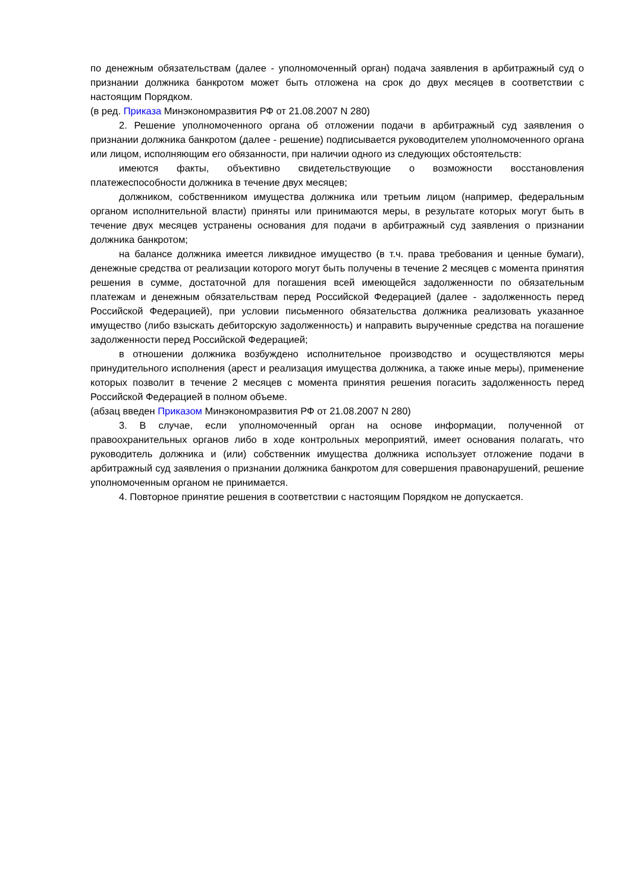по денежным обязательствам (далее - уполномоченный орган) подача заявления в арбитражный суд о признании должника банкротом может быть отложена на срок до двух месяцев в соответствии с настоящим Порядком.
(в ред. Приказа Минэкономразвития РФ от 21.08.2007 N 280)
2. Решение уполномоченного органа об отложении подачи в арбитражный суд заявления о признании должника банкротом (далее - решение) подписывается руководителем уполномоченного органа или лицом, исполняющим его обязанности, при наличии одного из следующих обстоятельств:
имеются факты, объективно свидетельствующие о возможности восстановления платежеспособности должника в течение двух месяцев;
должником, собственником имущества должника или третьим лицом (например, федеральным органом исполнительной власти) приняты или принимаются меры, в результате которых могут быть в течение двух месяцев устранены основания для подачи в арбитражный суд заявления о признании должника банкротом;
на балансе должника имеется ликвидное имущество (в т.ч. права требования и ценные бумаги), денежные средства от реализации которого могут быть получены в течение 2 месяцев с момента принятия решения в сумме, достаточной для погашения всей имеющейся задолженности по обязательным платежам и денежным обязательствам перед Российской Федерацией (далее - задолженность перед Российской Федерацией), при условии письменного обязательства должника реализовать указанное имущество (либо взыскать дебиторскую задолженность) и направить вырученные средства на погашение задолженности перед Российской Федерацией;
в отношении должника возбуждено исполнительное производство и осуществляются меры принудительного исполнения (арест и реализация имущества должника, а также иные меры), применение которых позволит в течение 2 месяцев с момента принятия решения погасить задолженность перед Российской Федерацией в полном объеме.
(абзац введен Приказом Минэкономразвития РФ от 21.08.2007 N 280)
3. В случае, если уполномоченный орган на основе информации, полученной от правоохранительных органов либо в ходе контрольных мероприятий, имеет основания полагать, что руководитель должника и (или) собственник имущества должника использует отложение подачи в арбитражный суд заявления о признании должника банкротом для совершения правонарушений, решение уполномоченным органом не принимается.
4. Повторное принятие решения в соответствии с настоящим Порядком не допускается.